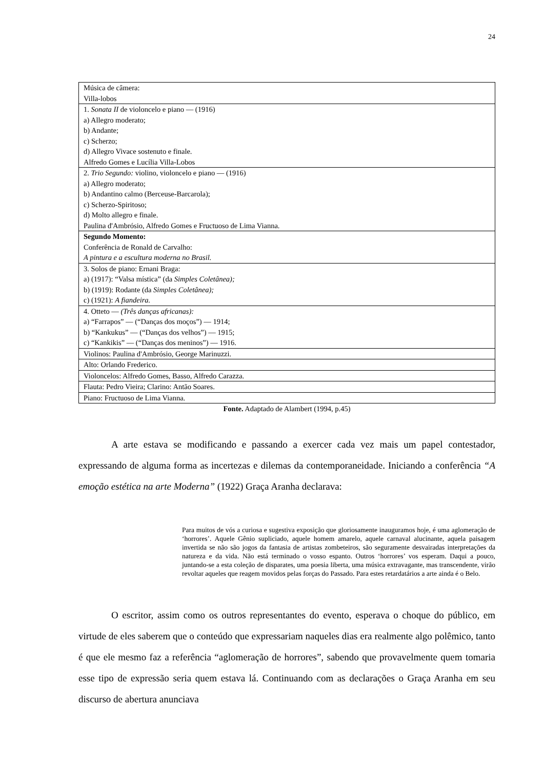24
| Música de câmera: Villa-lobos |
| 1. Sonata II de violoncelo e piano — (1916) a) Allegro moderato; b) Andante; c) Scherzo; d) Allegro Vivace sostenuto e finale. Alfredo Gomes e Lucília Villa-Lobos |
| 2. Trio Segundo: violino, violoncelo e piano — (1916) a) Allegro moderato; b) Andantino calmo (Berceuse-Barcarola); c) Scherzo-Spiritoso; d) Molto allegro e finale. Paulina d'Ambrósio, Alfredo Gomes e Fructuoso de Lima Vianna. |
| Segundo Momento: Conferência de Ronald de Carvalho: A pintura e a escultura moderna no Brasil. |
| 3. Solos de piano: Ernani Braga: a) (1917): “Valsa mística” (da Simples Coletânea); b) (1919): Rodante (da Simples Coletânea); c) (1921): A fiandeira. |
| 4. Otteto — (Três danças africanas): a) “Farrapos” — (“Danças dos moços”) — 1914; b) “Kankukus” — (“Danças dos velhos”) — 1915; c) “Kankikis” — (“Danças dos meninos”) — 1916. |
| Violinos: Paulina d'Ambrósio, George Marinuzzi. |
| Alto: Orlando Frederico. |
| Violoncelos: Alfredo Gomes, Basso, Alfredo Carazza. |
| Flauta: Pedro Vieira; Clarino: Antão Soares. |
| Piano: Fructuoso de Lima Vianna. |
Fonte. Adaptado de Alambert (1994, p.45)
A arte estava se modificando e passando a exercer cada vez mais um papel contestador, expressando de alguma forma as incertezas e dilemas da contemporaneidade. Iniciando a conferência “A emoção estética na arte Moderna” (1922) Graça Aranha declarava:
Para muitos de vós a curiosa e sugestiva exposição que gloriosamente inauguramos hoje, é uma aglomeração de ‘horrores’. Aquele Gênio supliciado, aquele homem amarelo, aquele carnaval alucinante, aquela paisagem invertida se não são jogos da fantasia de artistas zombeteiros, são seguramente desvairadas interpretações da natureza e da vida. Não está terminado o vosso espanto. Outros ‘horrores’ vos esperam. Daqui a pouco, juntando-se a esta coleção de disparates, uma poesia liberta, uma música extravagante, mas transcendente, virão revoltar aqueles que reagem movidos pelas forças do Passado. Para estes retardatários a arte ainda é o Belo.
O escritor, assim como os outros representantes do evento, esperava o choque do público, em virtude de eles saberem que o conteúdo que expressariam naqueles dias era realmente algo polêmico, tanto é que ele mesmo faz a referência “aglomeração de horrores”, sabendo que provavelmente quem tomaria esse tipo de expressão seria quem estava lá. Continuando com as declarações o Graça Aranha em seu discurso de abertura anunciava